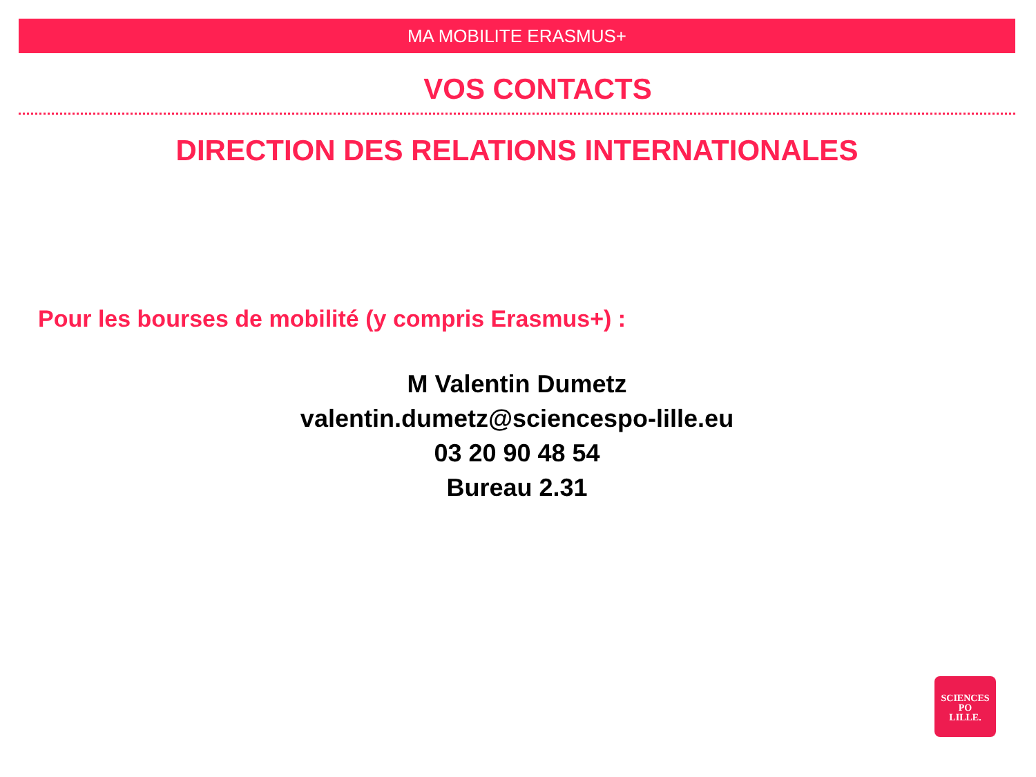MA MOBILITE ERASMUS+
VOS CONTACTS
DIRECTION DES RELATIONS INTERNATIONALES
Pour les bourses de mobilité (y compris Erasmus+) :
M Valentin Dumetz
valentin.dumetz@sciencespo-lille.eu
03 20 90 48 54
Bureau 2.31
SCIENCES
PO
LILLE.